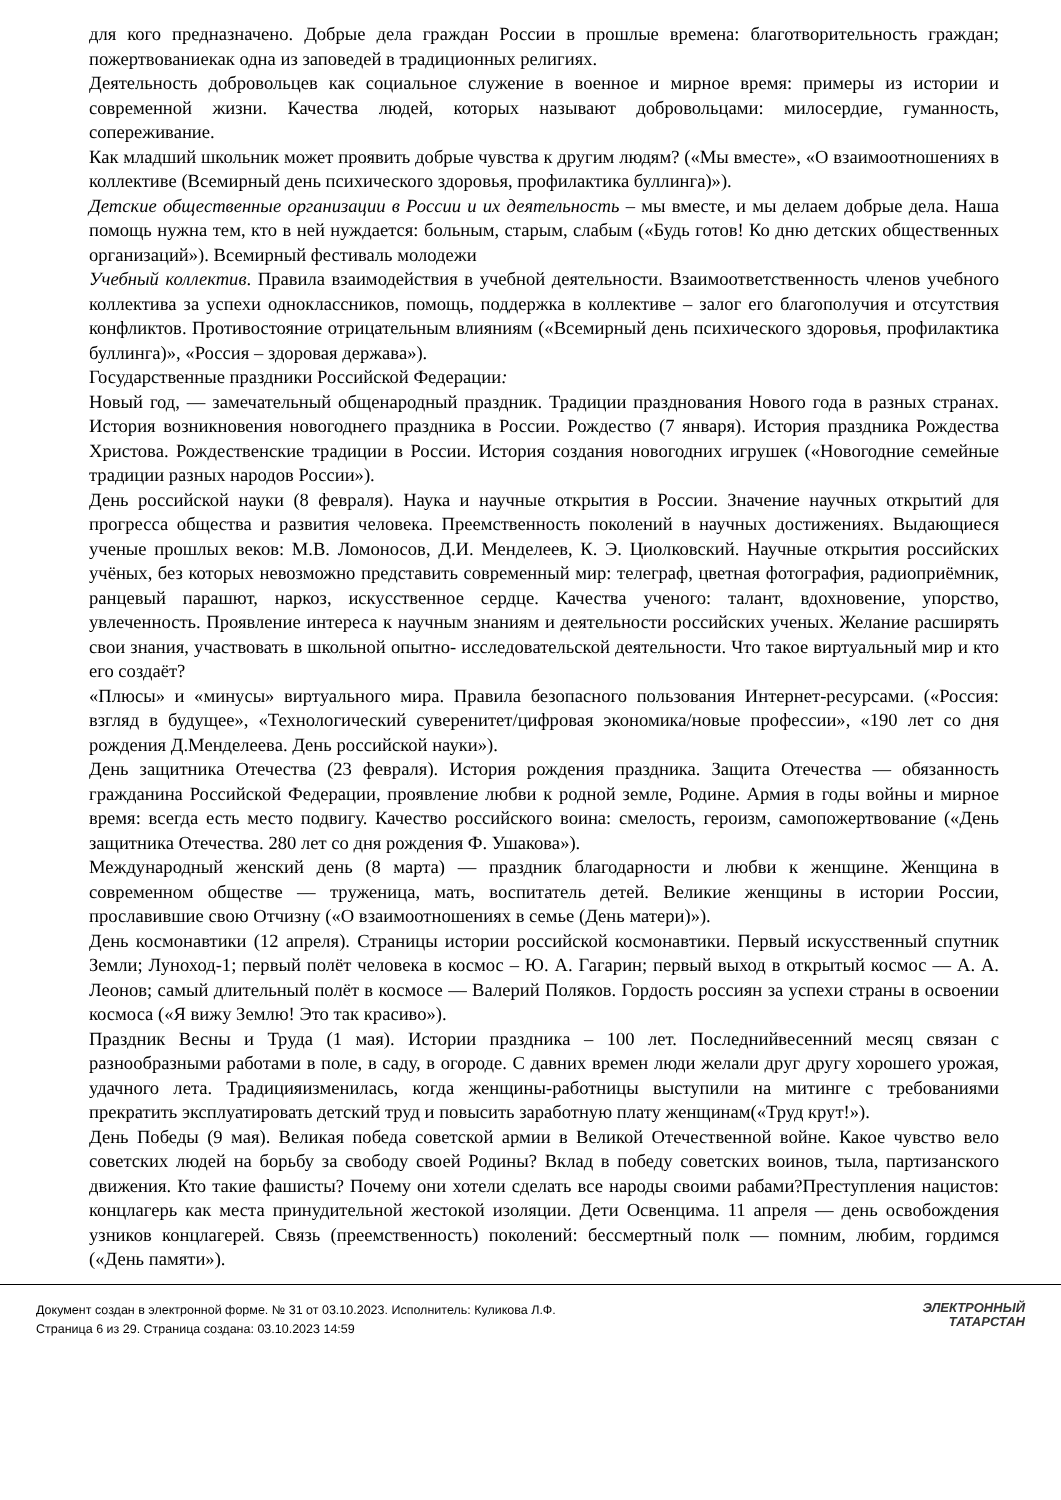для кого предназначено. Добрые дела граждан России в прошлые времена: благотворительность граждан; пожертвованиекак одна из заповедей в традиционных религиях.
Деятельность добровольцев как социальное служение в военное и мирное время: примеры из истории и современной жизни. Качества людей, которых называют добровольцами: милосердие, гуманность, сопереживание.
Как младший школьник может проявить добрые чувства к другим людям? («Мы вместе», «О взаимоотношениях в коллективе (Всемирный день психического здоровья, профилактика буллинга)»).
Детские общественные организации в России и их деятельность – мы вместе, и мы делаем добрые дела. Наша помощь нужна тем, кто в ней нуждается: больным, старым, слабым («Будь готов! Ко дню детских общественных организаций»). Всемирный фестиваль молодежи
Учебный коллектив. Правила взаимодействия в учебной деятельности. Взаимоответственность членов учебного коллектива за успехи одноклассников, помощь, поддержка в коллективе – залог его благополучия и отсутствия конфликтов. Противостояние отрицательным влияниям («Всемирный день психического здоровья, профилактика буллинга)», «Россия – здоровая держава»).
Государственные праздники Российской Федерации:
Новый год, — замечательный общенародный праздник. Традиции празднования Нового года в разных странах. История возникновения новогоднего праздника в России. Рождество (7 января). История праздника Рождества Христова. Рождественские традиции в России. История создания новогодних игрушек («Новогодние семейные традиции разных народов России»).
День российской науки (8 февраля). Наука и научные открытия в России. Значение научных открытий для прогресса общества и развития человека. Преемственность поколений в научных достижениях. Выдающиеся ученые прошлых веков: М.В. Ломоносов, Д.И. Менделеев, К. Э. Циолковский. Научные открытия российских учёных, без которых невозможно представить современный мир: телеграф, цветная фотография, радиоприёмник, ранцевый парашют, наркоз, искусственное сердце. Качества ученого: талант, вдохновение, упорство, увлеченность. Проявление интереса к научным знаниям и деятельности российских ученых. Желание расширять свои знания, участвовать в школьной опытно- исследовательской деятельности. Что такое виртуальный мир и кто его создаёт?
«Плюсы» и «минусы» виртуального мира. Правила безопасного пользования Интернет-ресурсами. («Россия: взгляд в будущее», «Технологический суверенитет/цифровая экономика/новые профессии», «190 лет со дня рождения Д.Менделеева. День российской науки»).
День защитника Отечества (23 февраля). История рождения праздника. Защита Отечества — обязанность гражданина Российской Федерации, проявление любви к родной земле, Родине. Армия в годы войны и мирное время: всегда есть место подвигу. Качество российского воина: смелость, героизм, самопожертвование («День защитника Отечества. 280 лет со дня рождения Ф. Ушакова»).
Международный женский день (8 марта) — праздник благодарности и любви к женщине. Женщина в современном обществе — труженица, мать, воспитатель детей. Великие женщины в истории России, прославившие свою Отчизну («О взаимоотношениях в семье (День матери)»).
День космонавтики (12 апреля). Страницы истории российской космонавтики. Первый искусственный спутник Земли; Луноход-1; первый полёт человека в космос – Ю. А. Гагарин; первый выход в открытый космос — А. А. Леонов; самый длительный полёт в космосе — Валерий Поляков. Гордость россиян за успехи страны в освоении космоса («Я вижу Землю! Это так красиво»).
Праздник Весны и Труда (1 мая). Истории праздника – 100 лет. Последнийвесенний месяц связан с разнообразными работами в поле, в саду, в огороде. С давних времен люди желали друг другу хорошего урожая, удачного лета. Традицияизменилась, когда женщины-работницы выступили на митинге с требованиями прекратить эксплуатировать детский труд и повысить заработную плату женщинам(«Труд крут!»).
День Победы (9 мая). Великая победа советской армии в Великой Отечественной войне. Какое чувство вело советских людей на борьбу за свободу своей Родины? Вклад в победу советских воинов, тыла, партизанского движения. Кто такие фашисты? Почему они хотели сделать все народы своими рабами?Преступления нацистов: концлагерь как места принудительной жестокой изоляции. Дети Освенцима. 11 апреля — день освобождения узников концлагерей. Связь (преемственность) поколений: бессмертный полк — помним, любим, гордимся («День памяти»).
Документ создан в электронной форме. № 31 от 03.10.2023. Исполнитель: Куликова Л.Ф.
Страница 6 из 29. Страница создана: 03.10.2023 14:59
ЭЛЕКТРОННЫЙ
ТАТАРСТАН